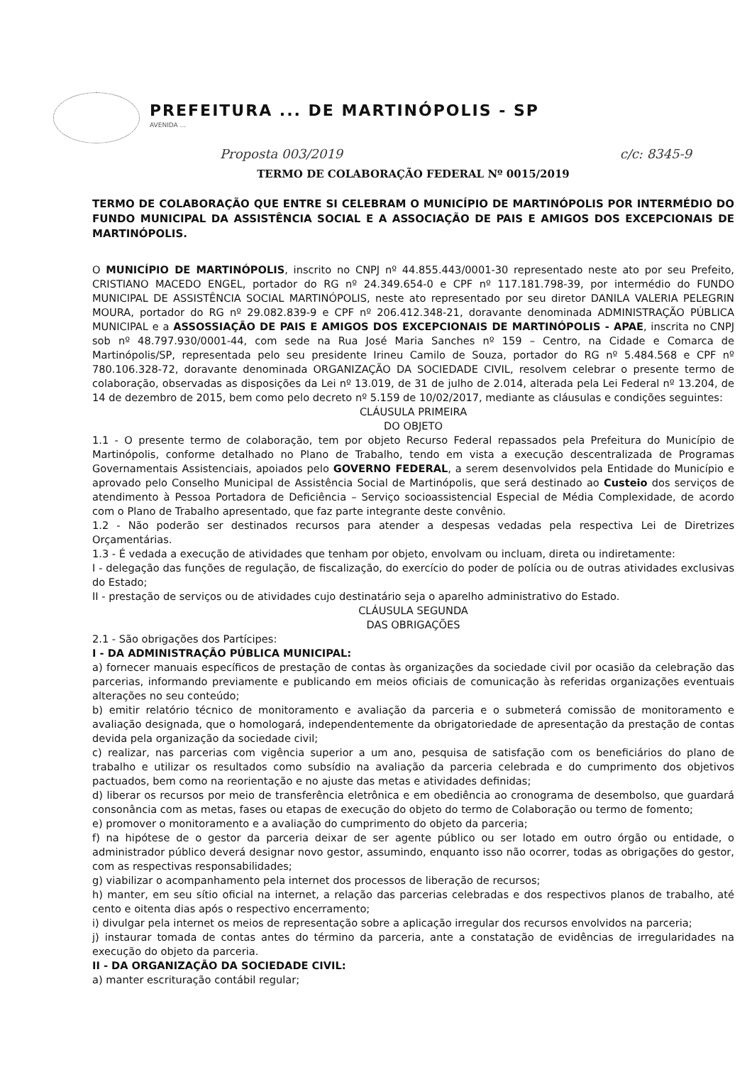PREFEITURA ... DE MARTINÓPOLIS - SP
AVENIDA ...
Proposta 003/2019 c/c: 8345-9
TERMO DE COLABORAÇÃO FEDERAL Nº 0015/2019
TERMO DE COLABORAÇÃO QUE ENTRE SI CELEBRAM O MUNICÍPIO DE MARTINÓPOLIS POR INTERMÉDIO DO FUNDO MUNICIPAL DA ASSISTÊNCIA SOCIAL E A ASSOCIAÇÃO DE PAIS E AMIGOS DOS EXCEPCIONAIS DE MARTINÓPOLIS.
O MUNICÍPIO DE MARTINÓPOLIS, inscrito no CNPJ nº 44.855.443/0001-30 representado neste ato por seu Prefeito, CRISTIANO MACEDO ENGEL, portador do RG nº 24.349.654-0 e CPF nº 117.181.798-39, por intermédio do FUNDO MUNICIPAL DE ASSISTÊNCIA SOCIAL MARTINÓPOLIS, neste ato representado por seu diretor DANILA VALERIA PELEGRIN MOURA, portador do RG nº 29.082.839-9 e CPF nº 206.412.348-21, doravante denominada ADMINISTRAÇÃO PÚBLICA MUNICIPAL e a ASSOSSIAÇÃO DE PAIS E AMIGOS DOS EXCEPCIONAIS DE MARTINÓPOLIS - APAE, inscrita no CNPJ sob nº 48.797.930/0001-44, com sede na Rua José Maria Sanches nº 159 – Centro, na Cidade e Comarca de Martinópolis/SP, representada pelo seu presidente Irineu Camilo de Souza, portador do RG nº 5.484.568 e CPF nº 780.106.328-72, doravante denominada ORGANIZAÇÃO DA SOCIEDADE CIVIL, resolvem celebrar o presente termo de colaboração, observadas as disposições da Lei nº 13.019, de 31 de julho de 2.014, alterada pela Lei Federal nº 13.204, de 14 de dezembro de 2015, bem como pelo decreto nº 5.159 de 10/02/2017, mediante as cláusulas e condições seguintes:
CLÁUSULA PRIMEIRA
DO OBJETO
1.1 - O presente termo de colaboração, tem por objeto Recurso Federal repassados pela Prefeitura do Município de Martinópolis, conforme detalhado no Plano de Trabalho, tendo em vista a execução descentralizada de Programas Governamentais Assistenciais, apoiados pelo GOVERNO FEDERAL, a serem desenvolvidos pela Entidade do Município e aprovado pelo Conselho Municipal de Assistência Social de Martinópolis, que será destinado ao Custeio dos serviços de atendimento à Pessoa Portadora de Deficiência – Serviço socioassistencial Especial de Média Complexidade, de acordo com o Plano de Trabalho apresentado, que faz parte integrante deste convênio.
1.2 - Não poderão ser destinados recursos para atender a despesas vedadas pela respectiva Lei de Diretrizes Orçamentárias.
1.3 - É vedada a execução de atividades que tenham por objeto, envolvam ou incluam, direta ou indiretamente:
I - delegação das funções de regulação, de fiscalização, do exercício do poder de polícia ou de outras atividades exclusivas do Estado;
II - prestação de serviços ou de atividades cujo destinatário seja o aparelho administrativo do Estado.
CLÁUSULA SEGUNDA
DAS OBRIGAÇÕES
2.1 - São obrigações dos Partícipes:
I - DA ADMINISTRAÇÃO PÚBLICA MUNICIPAL:
a) fornecer manuais específicos de prestação de contas às organizações da sociedade civil por ocasião da celebração das parcerias, informando previamente e publicando em meios oficiais de comunicação às referidas organizações eventuais alterações no seu conteúdo;
b) emitir relatório técnico de monitoramento e avaliação da parceria e o submeterá comissão de monitoramento e avaliação designada, que o homologará, independentemente da obrigatoriedade de apresentação da prestação de contas devida pela organização da sociedade civil;
c) realizar, nas parcerias com vigência superior a um ano, pesquisa de satisfação com os beneficiários do plano de trabalho e utilizar os resultados como subsídio na avaliação da parceria celebrada e do cumprimento dos objetivos pactuados, bem como na reorientação e no ajuste das metas e atividades definidas;
d) liberar os recursos por meio de transferência eletrônica e em obediência ao cronograma de desembolso, que guardará consonância com as metas, fases ou etapas de execução do objeto do termo de Colaboração ou termo de fomento;
e) promover o monitoramento e a avaliação do cumprimento do objeto da parceria;
f) na hipótese de o gestor da parceria deixar de ser agente público ou ser lotado em outro órgão ou entidade, o administrador público deverá designar novo gestor, assumindo, enquanto isso não ocorrer, todas as obrigações do gestor, com as respectivas responsabilidades;
g) viabilizar o acompanhamento pela internet dos processos de liberação de recursos;
h) manter, em seu sítio oficial na internet, a relação das parcerias celebradas e dos respectivos planos de trabalho, até cento e oitenta dias após o respectivo encerramento;
i) divulgar pela internet os meios de representação sobre a aplicação irregular dos recursos envolvidos na parceria;
j) instaurar tomada de contas antes do término da parceria, ante a constatação de evidências de irregularidades na execução do objeto da parceria.
II - DA ORGANIZAÇÃO DA SOCIEDADE CIVIL:
a) manter escrituração contábil regular;